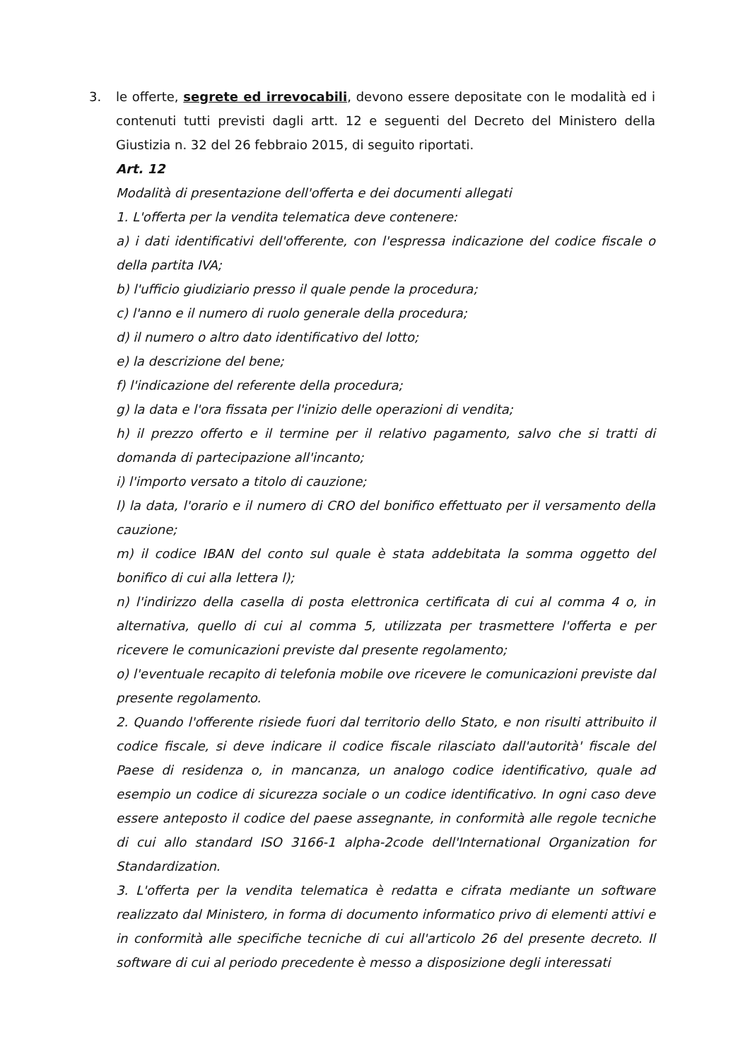3. le offerte, segrete ed irrevocabili, devono essere depositate con le modalità ed i contenuti tutti previsti dagli artt. 12 e seguenti del Decreto del Ministero della Giustizia n. 32 del 26 febbraio 2015, di seguito riportati.
Art. 12
Modalità di presentazione dell'offerta e dei documenti allegati
1. L'offerta per la vendita telematica deve contenere:
a) i dati identificativi dell'offerente, con l'espressa indicazione del codice fiscale o della partita IVA;
b) l'ufficio giudiziario presso il quale pende la procedura;
c) l'anno e il numero di ruolo generale della procedura;
d) il numero o altro dato identificativo del lotto;
e) la descrizione del bene;
f) l'indicazione del referente della procedura;
g) la data e l'ora fissata per l'inizio delle operazioni di vendita;
h) il prezzo offerto e il termine per il relativo pagamento, salvo che si tratti di domanda di partecipazione all'incanto;
i) l'importo versato a titolo di cauzione;
l) la data, l'orario e il numero di CRO del bonifico effettuato per il versamento della cauzione;
m) il codice IBAN del conto sul quale è stata addebitata la somma oggetto del bonifico di cui alla lettera l);
n) l'indirizzo della casella di posta elettronica certificata di cui al comma 4 o, in alternativa, quello di cui al comma 5, utilizzata per trasmettere l'offerta e per ricevere le comunicazioni previste dal presente regolamento;
o) l'eventuale recapito di telefonia mobile ove ricevere le comunicazioni previste dal presente regolamento.
2. Quando l'offerente risiede fuori dal territorio dello Stato, e non risulti attribuito il codice fiscale, si deve indicare il codice fiscale rilasciato dall'autorità' fiscale del Paese di residenza o, in mancanza, un analogo codice identificativo, quale ad esempio un codice di sicurezza sociale o un codice identificativo. In ogni caso deve essere anteposto il codice del paese assegnante, in conformità alle regole tecniche di cui allo standard ISO 3166-1 alpha-2code dell'International Organization for Standardization.
3. L'offerta per la vendita telematica è redatta e cifrata mediante un software realizzato dal Ministero, in forma di documento informatico privo di elementi attivi e in conformità alle specifiche tecniche di cui all'articolo 26 del presente decreto. Il software di cui al periodo precedente è messo a disposizione degli interessati